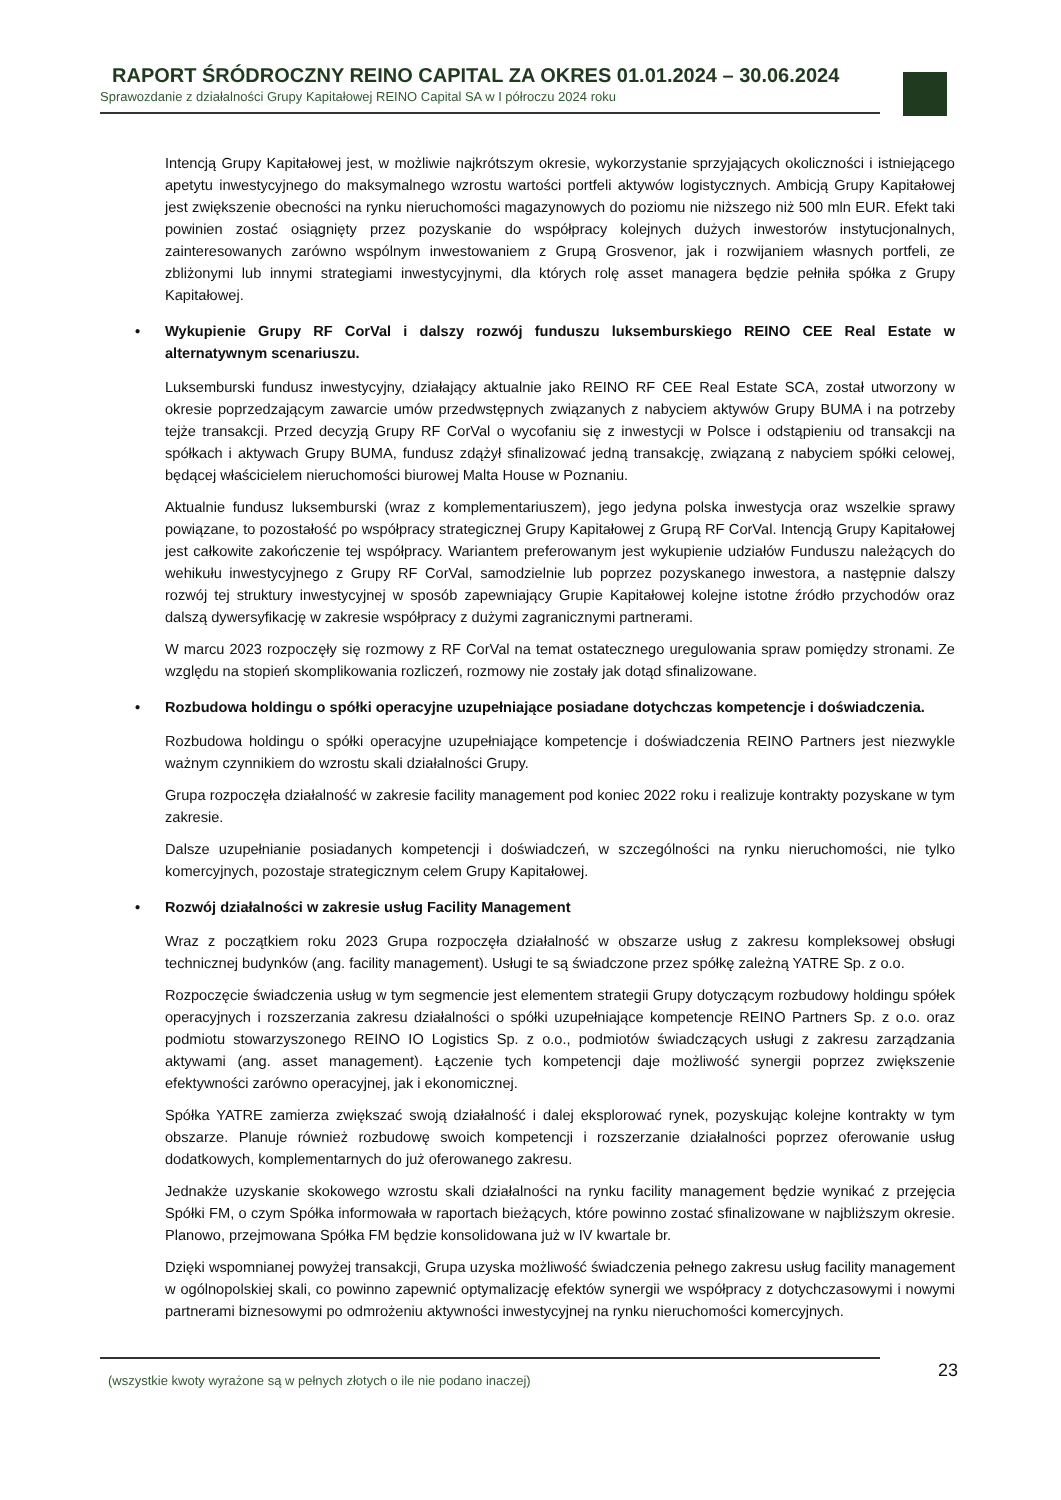RAPORT ŚRÓDROCZNY REINO CAPITAL ZA OKRES 01.01.2024 – 30.06.2024
Sprawozdanie z działalności Grupy Kapitałowej REINO Capital SA w I półroczu 2024 roku
Intencją Grupy Kapitałowej jest, w możliwie najkrótszym okresie, wykorzystanie sprzyjających okoliczności i istniejącego apetytu inwestycyjnego do maksymalnego wzrostu wartości portfeli aktywów logistycznych. Ambicją Grupy Kapitałowej jest zwiększenie obecności na rynku nieruchomości magazynowych do poziomu nie niższego niż 500 mln EUR. Efekt taki powinien zostać osiągnięty przez pozyskanie do współpracy kolejnych dużych inwestorów instytucjonalnych, zainteresowanych zarówno wspólnym inwestowaniem z Grupą Grosvenor, jak i rozwijaniem własnych portfeli, ze zbliżonymi lub innymi strategiami inwestycyjnymi, dla których rolę asset managera będzie pełniła spółka z Grupy Kapitałowej.
• Wykupienie Grupy RF CorVal i dalszy rozwój funduszu luksemburskiego REINO CEE Real Estate w alternatywnym scenariuszu.
Luksemburski fundusz inwestycyjny, działający aktualnie jako REINO RF CEE Real Estate SCA, został utworzony w okresie poprzedzającym zawarcie umów przedwstępnych związanych z nabyciem aktywów Grupy BUMA i na potrzeby tejże transakcji. Przed decyzją Grupy RF CorVal o wycofaniu się z inwestycji w Polsce i odstąpieniu od transakcji na spółkach i aktywach Grupy BUMA, fundusz zdążył sfinalizować jedną transakcję, związaną z nabyciem spółki celowej, będącej właścicielem nieruchomości biurowej Malta House w Poznaniu.
Aktualnie fundusz luksemburski (wraz z komplementariuszem), jego jedyna polska inwestycja oraz wszelkie sprawy powiązane, to pozostałość po współpracy strategicznej Grupy Kapitałowej z Grupą RF CorVal. Intencją Grupy Kapitałowej jest całkowite zakończenie tej współpracy. Wariantem preferowanym jest wykupienie udziałów Funduszu należących do wehikułu inwestycyjnego z Grupy RF CorVal, samodzielnie lub poprzez pozyskanego inwestora, a następnie dalszy rozwój tej struktury inwestycyjnej w sposób zapewniający Grupie Kapitałowej kolejne istotne źródło przychodów oraz dalszą dywersyfikację w zakresie współpracy z dużymi zagranicznymi partnerami.
W marcu 2023 rozpoczęły się rozmowy z RF CorVal na temat ostatecznego uregulowania spraw pomiędzy stronami. Ze względu na stopień skomplikowania rozliczeń, rozmowy nie zostały jak dotąd sfinalizowane.
• Rozbudowa holdingu o spółki operacyjne uzupełniające posiadane dotychczas kompetencje i doświadczenia.
Rozbudowa holdingu o spółki operacyjne uzupełniające kompetencje i doświadczenia REINO Partners jest niezwykle ważnym czynnikiem do wzrostu skali działalności Grupy.
Grupa rozpoczęła działalność w zakresie facility management pod koniec 2022 roku i realizuje kontrakty pozyskane w tym zakresie.
Dalsze uzupełnianie posiadanych kompetencji i doświadczeń, w szczególności na rynku nieruchomości, nie tylko komercyjnych, pozostaje strategicznym celem Grupy Kapitałowej.
• Rozwój działalności w zakresie usług Facility Management
Wraz z początkiem roku 2023 Grupa rozpoczęła działalność w obszarze usług z zakresu kompleksowej obsługi technicznej budynków (ang. facility management). Usługi te są świadczone przez spółkę zależną YATRE Sp. z o.o.
Rozpoczęcie świadczenia usług w tym segmencie jest elementem strategii Grupy dotyczącym rozbudowy holdingu spółek operacyjnych i rozszerzania zakresu działalności o spółki uzupełniające kompetencje REINO Partners Sp. z o.o. oraz podmiotu stowarzyszonego REINO IO Logistics Sp. z o.o., podmiotów świadczących usługi z zakresu zarządzania aktywami (ang. asset management). Łączenie tych kompetencji daje możliwość synergii poprzez zwiększenie efektywności zarówno operacyjnej, jak i ekonomicznej.
Spółka YATRE zamierza zwiększać swoją działalność i dalej eksplorować rynek, pozyskując kolejne kontrakty w tym obszarze. Planuje również rozbudowę swoich kompetencji i rozszerzanie działalności poprzez oferowanie usług dodatkowych, komplementarnych do już oferowanego zakresu.
Jednakże uzyskanie skokowego wzrostu skali działalności na rynku facility management będzie wynikać z przejęcia Spółki FM, o czym Spółka informowała w raportach bieżących, które powinno zostać sfinalizowane w najbliższym okresie. Planowo, przejmowana Spółka FM będzie konsolidowana już w IV kwartale br.
Dzięki wspomnianej powyżej transakcji, Grupa uzyska możliwość świadczenia pełnego zakresu usług facility management w ogólnopolskiej skali, co powinno zapewnić optymalizację efektów synergii we współpracy z dotychczasowymi i nowymi partnerami biznesowymi po odmrożeniu aktywności inwestycyjnej na rynku nieruchomości komercyjnych.
(wszystkie kwoty wyrażone są w pełnych złotych o ile nie podano inaczej) 23